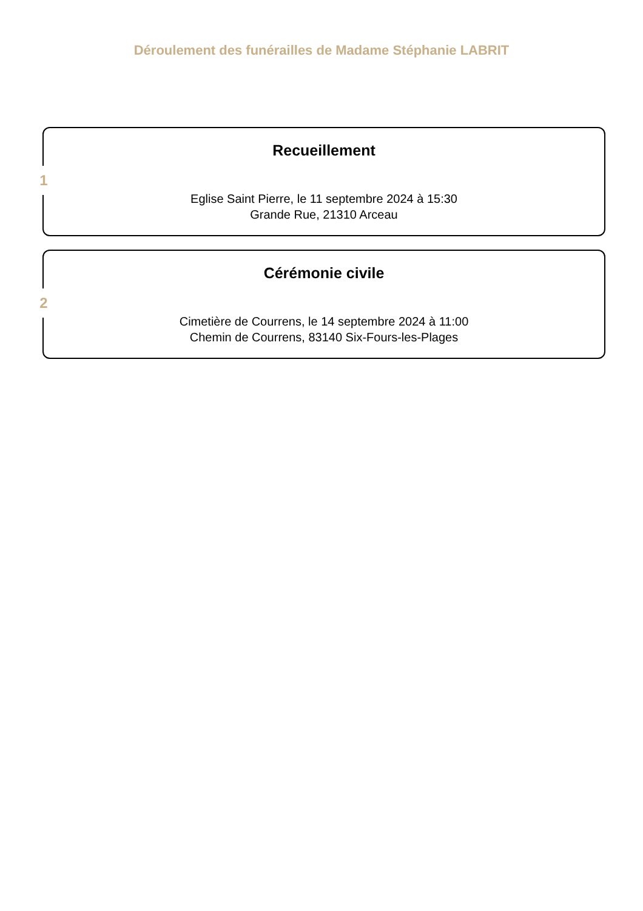Déroulement des funérailles de Madame Stéphanie LABRIT
1
Recueillement
Eglise Saint Pierre, le 11 septembre 2024 à 15:30
Grande Rue, 21310 Arceau
2
Cérémonie civile
Cimetière de Courrens, le 14 septembre 2024 à 11:00
Chemin de Courrens, 83140 Six-Fours-les-Plages